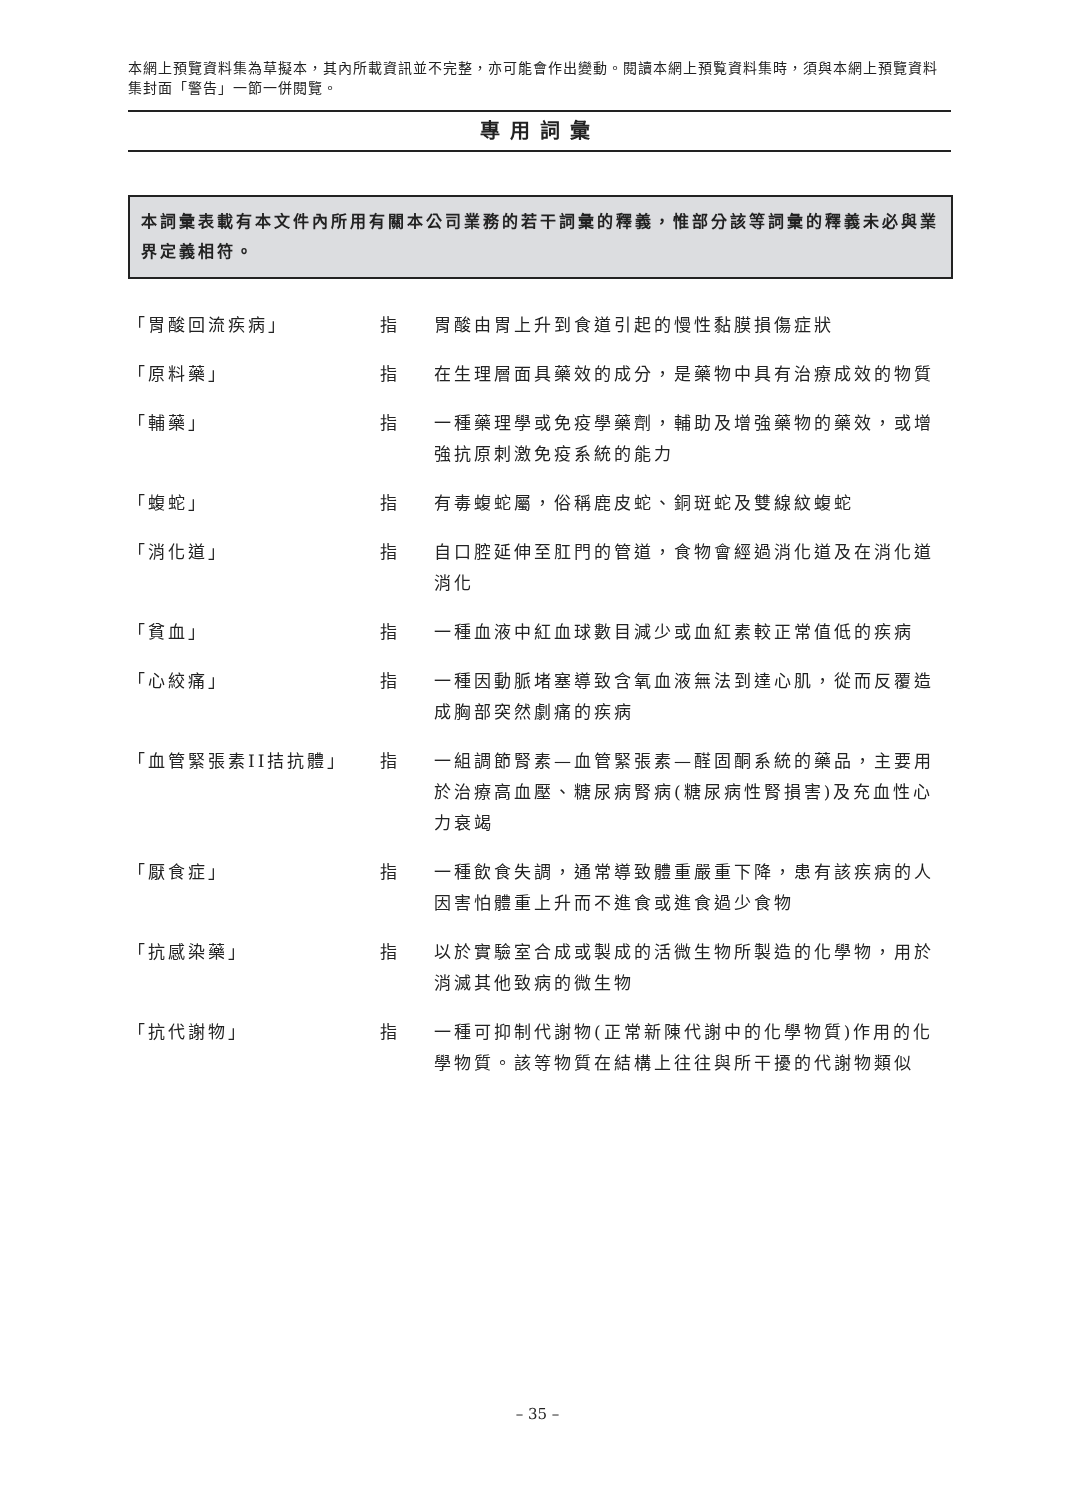本網上預覽資料集為草擬本，其內所載資訊並不完整，亦可能會作出變動。閱讀本網上預覧資料集時，須與本網上預覽資料集封面「警告」一節一併閱覽。
專用詞彙
本詞彙表載有本文件內所用有關本公司業務的若干詞彙的釋義，惟部分該等詞彙的釋義未必與業界定義相符。
「胃酸回流疾病」 指 胃酸由胃上升到食道引起的慢性黏膜損傷症狀
「原料藥」 指 在生理層面具藥效的成分，是藥物中具有治療成效的物質
「輔藥」 指 一種藥理學或免疫學藥劑，輔助及增強藥物的藥效，或增強抗原刺激免疫系統的能力
「蝮蛇」 指 有毒蝮蛇屬，俗稱鹿皮蛇、銅斑蛇及雙線紋蝮蛇
「消化道」 指 自口腔延伸至肛門的管道，食物會經過消化道及在消化道消化
「貧血」 指 一種血液中紅血球數目減少或血紅素較正常值低的疾病
「心絞痛」 指 一種因動脈堵塞導致含氧血液無法到達心肌，從而反覆造成胸部突然劇痛的疾病
「血管緊張素II拮抗體」 指 一組調節腎素—血管緊張素—醛固酮系統的藥品，主要用於治療高血壓、糖尿病腎病(糖尿病性腎損害)及充血性心力衰竭
「厭食症」 指 一種飲食失調，通常導致體重嚴重下降，患有該疾病的人因害怕體重上升而不進食或進食過少食物
「抗感染藥」 指 以於實驗室合成或製成的活微生物所製造的化學物，用於消滅其他致病的微生物
「抗代謝物」 指 一種可抑制代謝物(正常新陳代謝中的化學物質)作用的化學物質。該等物質在結構上往往與所干擾的代謝物類似
– 35 –